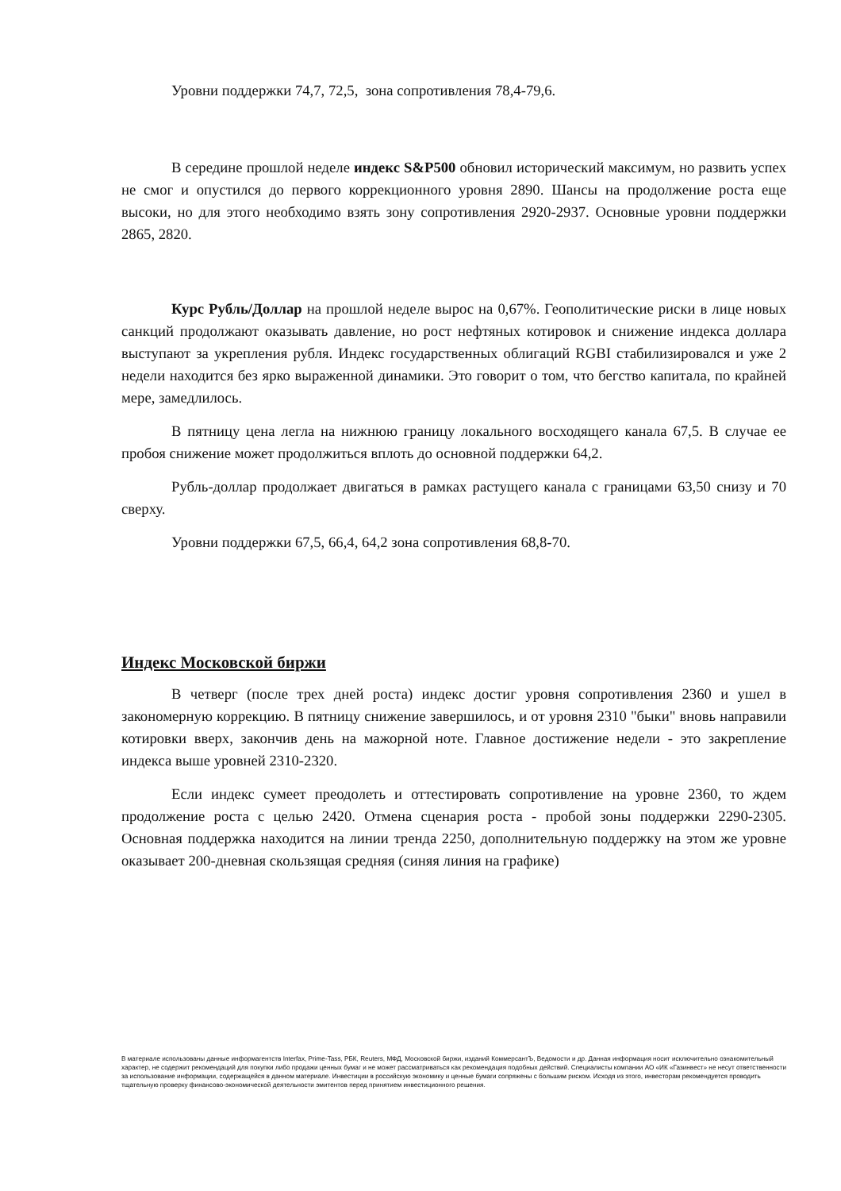Уровни поддержки 74,7, 72,5, зона сопротивления 78,4-79,6.
В середине прошлой неделе индекс S&P500 обновил исторический максимум, но развить успех не смог и опустился до первого коррекционного уровня 2890. Шансы на продолжение роста еще высоки, но для этого необходимо взять зону сопротивления 2920-2937. Основные уровни поддержки 2865, 2820.
Курс Рубль/Доллар на прошлой неделе вырос на 0,67%. Геополитические риски в лице новых санкций продолжают оказывать давление, но рост нефтяных котировок и снижение индекса доллара выступают за укрепления рубля. Индекс государственных облигаций RGBI стабилизировался и уже 2 недели находится без ярко выраженной динамики. Это говорит о том, что бегство капитала, по крайней мере, замедлилось.
В пятницу цена легла на нижнюю границу локального восходящего канала 67,5. В случае ее пробоя снижение может продолжиться вплоть до основной поддержки 64,2.
Рубль-доллар продолжает двигаться в рамках растущего канала с границами 63,50 снизу и 70 сверху.
Уровни поддержки 67,5, 66,4, 64,2 зона сопротивления 68,8-70.
Индекс Московской биржи
В четверг (после трех дней роста) индекс достиг уровня сопротивления 2360 и ушел в закономерную коррекцию. В пятницу снижение завершилось, и от уровня 2310 "быки" вновь направили котировки вверх, закончив день на мажорной ноте. Главное достижение недели - это закрепление индекса выше уровней 2310-2320.
Если индекс сумеет преодолеть и оттестировать сопротивление на уровне 2360, то ждем продолжение роста с целью 2420. Отмена сценария роста - пробой зоны поддержки 2290-2305. Основная поддержка находится на линии тренда 2250, дополнительную поддержку на этом же уровне оказывает 200-дневная скользящая средняя (синяя линия на графике)
В материале использованы данные информагентств Interfax, Prime-Tass, РБК, Reuters, МФД, Московской биржи, изданий КоммерсантЪ, Ведомости и др. Данная информация носит исключительно ознакомительный характер, не содержит рекомендаций для покупки либо продажи ценных бумаг и не может рассматриваться как рекомендация подобных действий. Специалисты компании АО «ИК «Газинвест» не несут ответственности за использование информации, содержащейся в данном материале. Инвестиции в российскую экономику и ценные бумаги сопряжены с большим риском. Исходя из этого, инвесторам рекомендуется проводить тщательную проверку финансово-экономической деятельности эмитентов перед принятием инвестиционного решения.